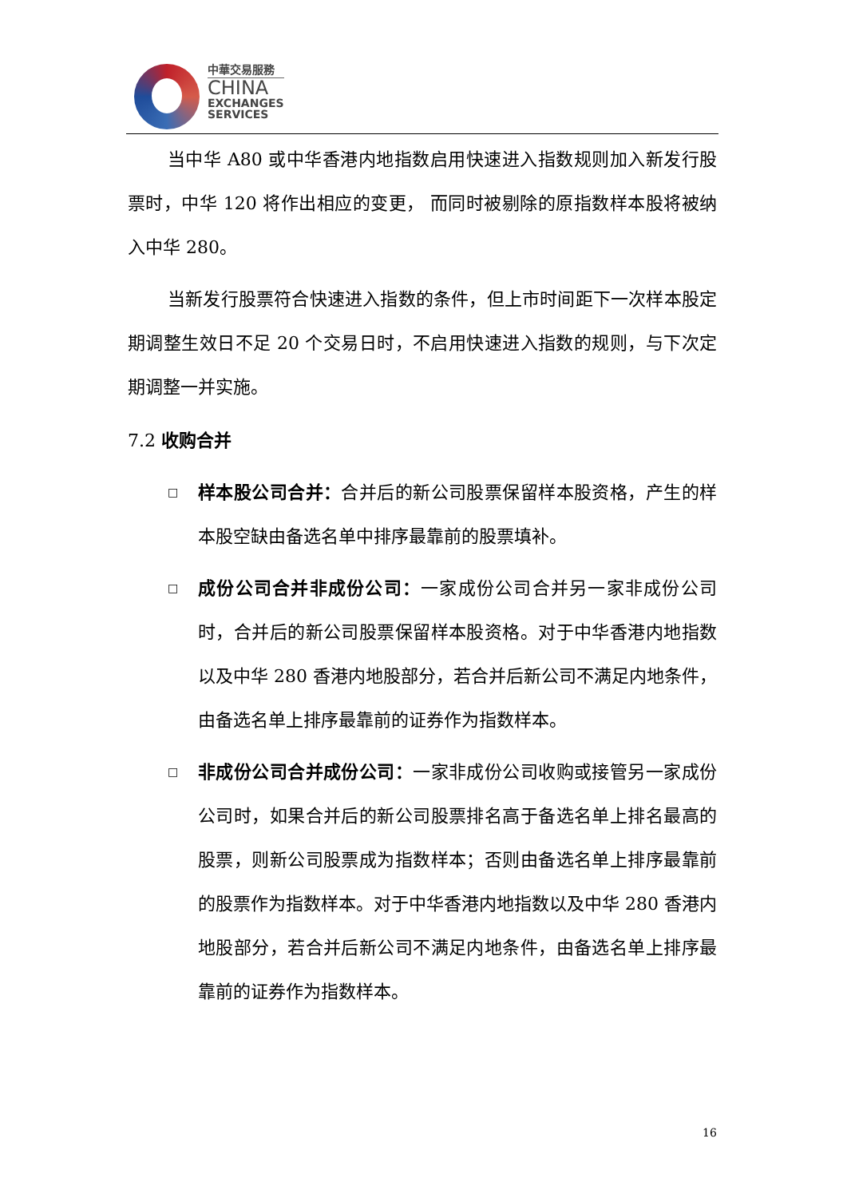中華交易服務
CHINA
EXCHANGES
SERVICES
当中华 A80 或中华香港内地指数启用快速进入指数规则加入新发行股票时，中华 120 将作出相应的变更， 而同时被剔除的原指数样本股将被纳入中华 280。
当新发行股票符合快速进入指数的条件，但上市时间距下一次样本股定期调整生效日不足 20 个交易日时，不启用快速进入指数的规则，与下次定期调整一并实施。
7.2 收购合并
□
样本股公司合并：合并后的新公司股票保留样本股资格，产生的样本股空缺由备选名单中排序最靠前的股票填补。
□
成份公司合并非成份公司：一家成份公司合并另一家非成份公司时，合并后的新公司股票保留样本股资格。对于中华香港内地指数以及中华 280 香港内地股部分，若合并后新公司不满足内地条件，由备选名单上排序最靠前的证券作为指数样本。
□
非成份公司合并成份公司：一家非成份公司收购或接管另一家成份公司时，如果合并后的新公司股票排名高于备选名单上排名最高的股票，则新公司股票成为指数样本；否则由备选名单上排序最靠前的股票作为指数样本。对于中华香港内地指数以及中华 280 香港内地股部分，若合并后新公司不满足内地条件，由备选名单上排序最靠前的证券作为指数样本。
16